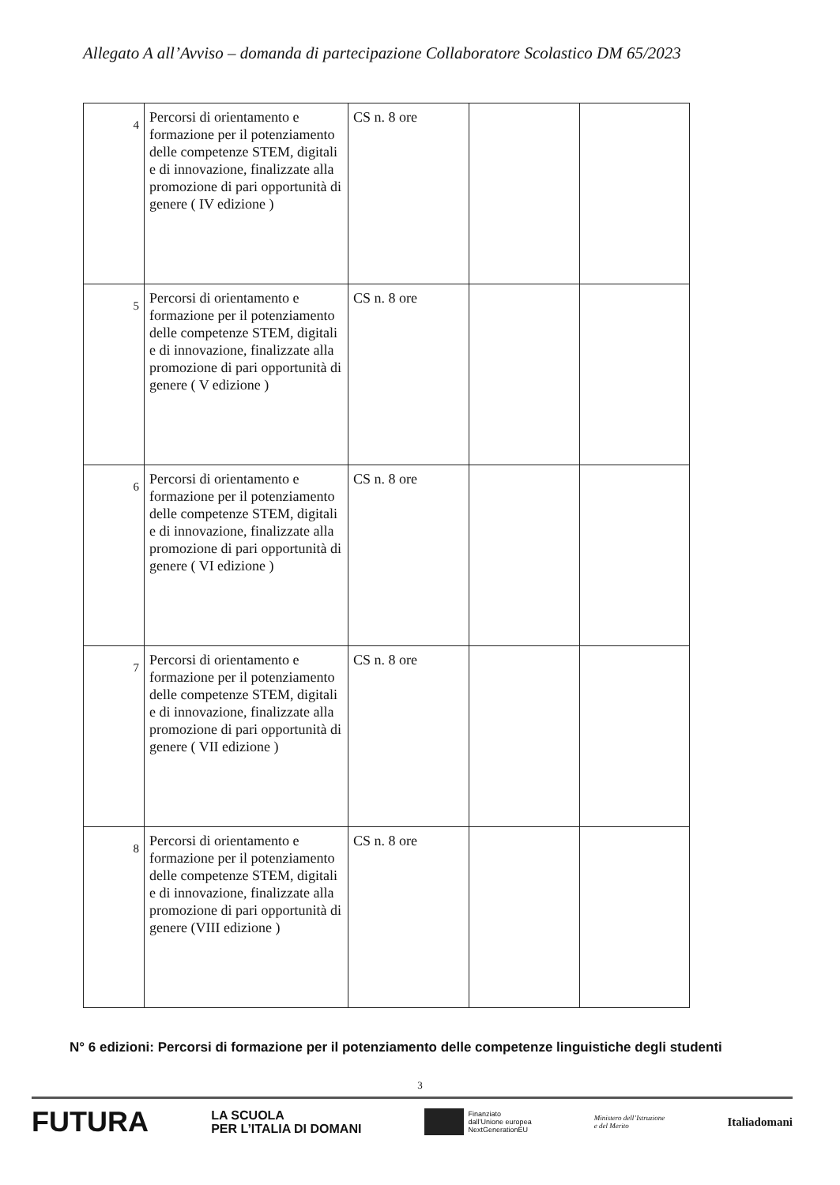Allegato A all’Avviso – domanda di partecipazione Collaboratore Scolastico DM 65/2023
| 4 | Percorsi di orientamento e formazione per il potenziamento delle competenze STEM, digitali e di innovazione, finalizzate alla promozione di pari opportunità di genere ( IV edizione ) | CS n. 8 ore | | |
| 5 | Percorsi di orientamento e formazione per il potenziamento delle competenze STEM, digitali e di innovazione, finalizzate alla promozione di pari opportunità di genere ( V edizione ) | CS n. 8 ore | | |
| 6 | Percorsi di orientamento e formazione per il potenziamento delle competenze STEM, digitali e di innovazione, finalizzate alla promozione di pari opportunità di genere ( VI edizione ) | CS n. 8 ore | | |
| 7 | Percorsi di orientamento e formazione per il potenziamento delle competenze STEM, digitali e di innovazione, finalizzate alla promozione di pari opportunità di genere ( VII edizione ) | CS n. 8 ore | | |
| 8 | Percorsi di orientamento e formazione per il potenziamento delle competenze STEM, digitali e di innovazione, finalizzate alla promozione di pari opportunità di genere (VIII edizione ) | CS n. 8 ore | | |
N° 6 edizioni: Percorsi di formazione per il potenziamento delle competenze linguistiche degli studenti
3
FUTURA LA SCUOLA
PER L’ITALIA DI DOMANI Finanziato
dall’Unione europea
NextGenerationEU Ministero dell’Istruzione
e del Merito Italiadomani